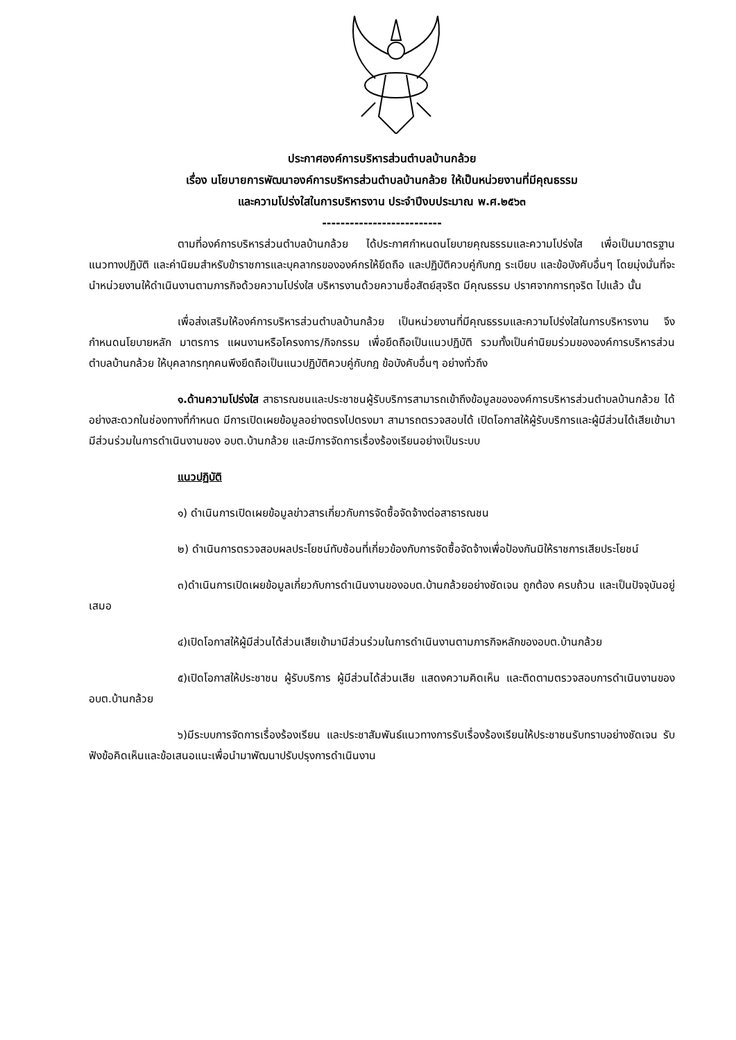ประกาศองค์การบริหารส่วนตำบลบ้านกล้วย
เรื่อง นโยบายการพัฒนาองค์การบริหารส่วนตำบลบ้านกล้วย ให้เป็นหน่วยงานที่มีคุณธรรม
และความโปร่งใสในการบริหารงาน ประจำปีงบประมาณ พ.ศ.๒๕๖๓
--------------------------
ตามที่องค์การบริหารส่วนตำบลบ้านกล้วย ได้ประกาศกำหนดนโยบายคุณธรรมและความโปร่งใส เพื่อเป็นมาตรฐาน แนวทางปฏิบัติ และค่านิยมสำหรับข้าราชการและบุคลากรขององค์กรให้ยึดถือ และปฏิบัติควบคู่กับกฎ ระเบียบ และข้อบังคับอื่นๆ โดยมุ่งมั่นที่จะนำหน่วยงานให้ดำเนินงานตามภารกิจด้วยความโปร่งใส บริหารงานด้วยความซื่อสัตย์สุจริต มีคุณธรรม ปราศจากการทุจริต ไปแล้ว นั้น
เพื่อส่งเสริมให้องค์การบริหารส่วนตำบลบ้านกล้วย เป็นหน่วยงานที่มีคุณธรรมและความโปร่งใสในการบริหารงาน จึงกำหนดนโยบายหลัก มาตรการ แผนงานหรือโครงการ/กิจกรรม เพื่อยึดถือเป็นแนวปฏิบัติ รวมทั้งเป็นค่านิยมร่วมขององค์การบริหารส่วนตำบลบ้านกล้วย ให้บุคลากรทุกคนพึงยึดถือเป็นแนวปฏิบัติควบคู่กับกฎ ข้อบังคับอื่นๆ อย่างทั่วถึง
๑.ด้านความโปร่งใส สาธารณชนและประชาชนผู้รับบริการสามารถเข้าถึงข้อมูลขององค์การบริหารส่วนตำบลบ้านกล้วย ได้อย่างสะดวกในช่องทางที่กำหนด มีการเปิดเผยข้อมูลอย่างตรงไปตรงมา สามารถตรวจสอบได้ เปิดโอกาสให้ผู้รับบริการและผู้มีส่วนได้เสียเข้ามามีส่วนร่วมในการดำเนินงานของ อบต.บ้านกล้วย และมีการจัดการเรื่องร้องเรียนอย่างเป็นระบบ
แนวปฏิบัติ
๑) ดำเนินการเปิดเผยข้อมูลข่าวสารเกี่ยวกับการจัดซื้อจัดจ้างต่อสาธารณชน
๒) ดำเนินการตรวจสอบผลประโยชน์ทับซ้อนที่เกี่ยวข้องกับการจัดซื้อจัดจ้างเพื่อป้องกันมิให้ราชการเสียประโยชน์
๓)ดำเนินการเปิดเผยข้อมูลเกี่ยวกับการดำเนินงานของอบต.บ้านกล้วยอย่างชัดเจน ถูกต้อง ครบถ้วน และเป็นปัจจุบันอยู่เสมอ
๔)เปิดโอกาสให้ผู้มีส่วนได้ส่วนเสียเข้ามามีส่วนร่วมในการดำเนินงานตามภารกิจหลักของอบต.บ้านกล้วย
๕)เปิดโอกาสให้ประชาชน ผู้รับบริการ ผู้มีส่วนได้ส่วนเสีย แสดงความคิดเห็น และติดตามตรวจสอบการดำเนินงานของ อบต.บ้านกล้วย
๖)มีระบบการจัดการเรื่องร้องเรียน และประชาสัมพันธ์แนวทางการรับเรื่องร้องเรียนให้ประชาชนรับทราบอย่างชัดเจน รับฟังข้อคิดเห็นและข้อเสนอแนะเพื่อนำมาพัฒนาปรับปรุงการดำเนินงาน